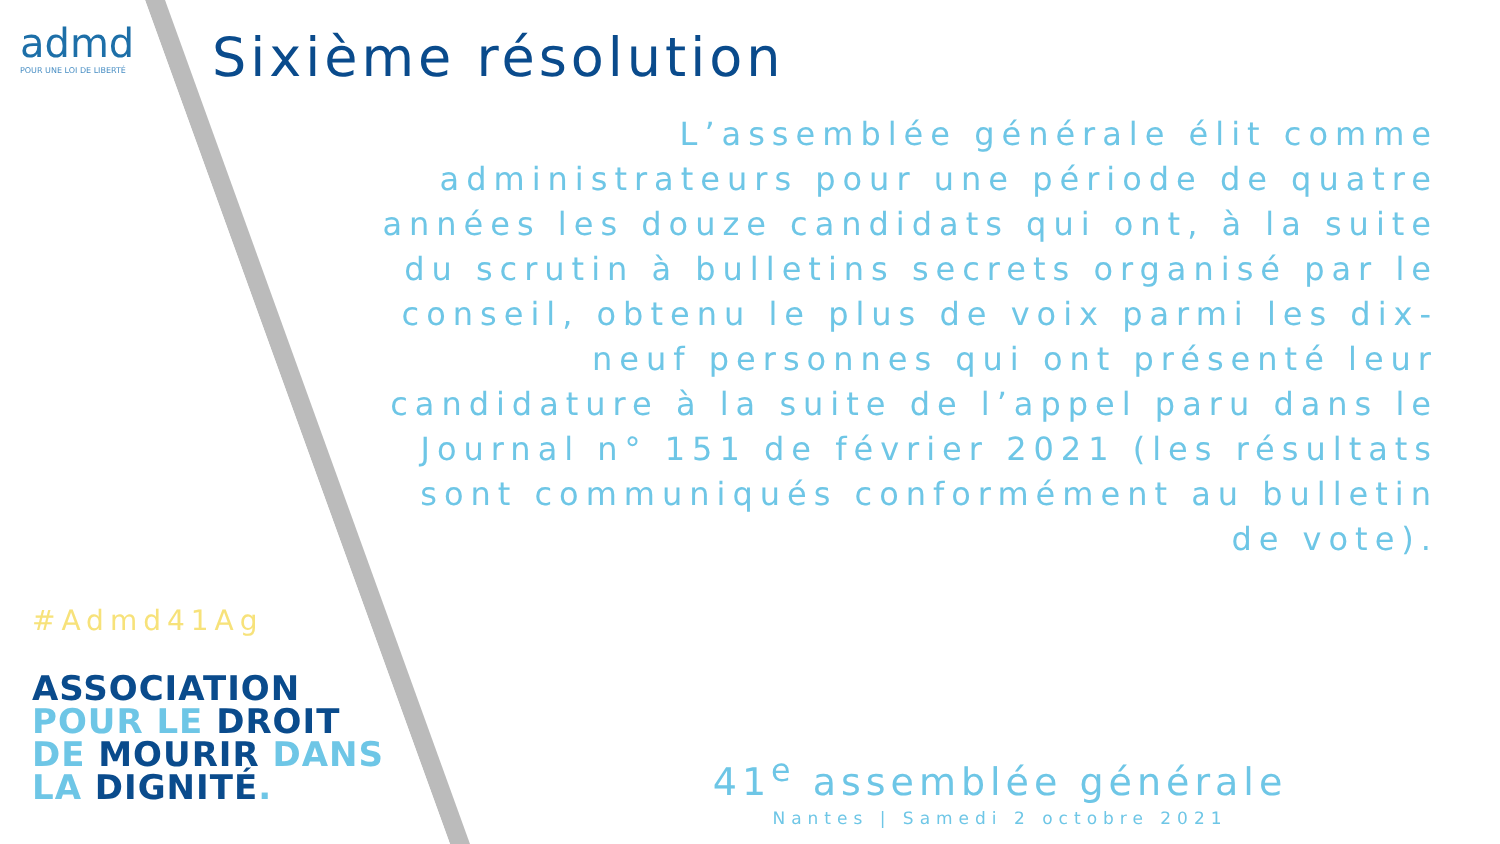admd
POUR UNE LOI DE LIBERTÉ
Sixième résolution
L’assemblée générale élit comme administrateurs pour une période de quatre années les douze candidats qui ont, à la suite du scrutin à bulletins secrets organisé par le conseil, obtenu le plus de voix parmi les dix-neuf personnes qui ont présenté leur candidature à la suite de l’appel paru dans le Journal n° 151 de février 2021 (les résultats sont communiqués conformément au bulletin de vote).
#Admd41Ag
ASSOCIATION
POUR LE DROIT
DE MOURIR DANS
LA DIGNITÉ.
41<sup>e</sup> assemblée générale
Nantes | Samedi 2 octobre 2021